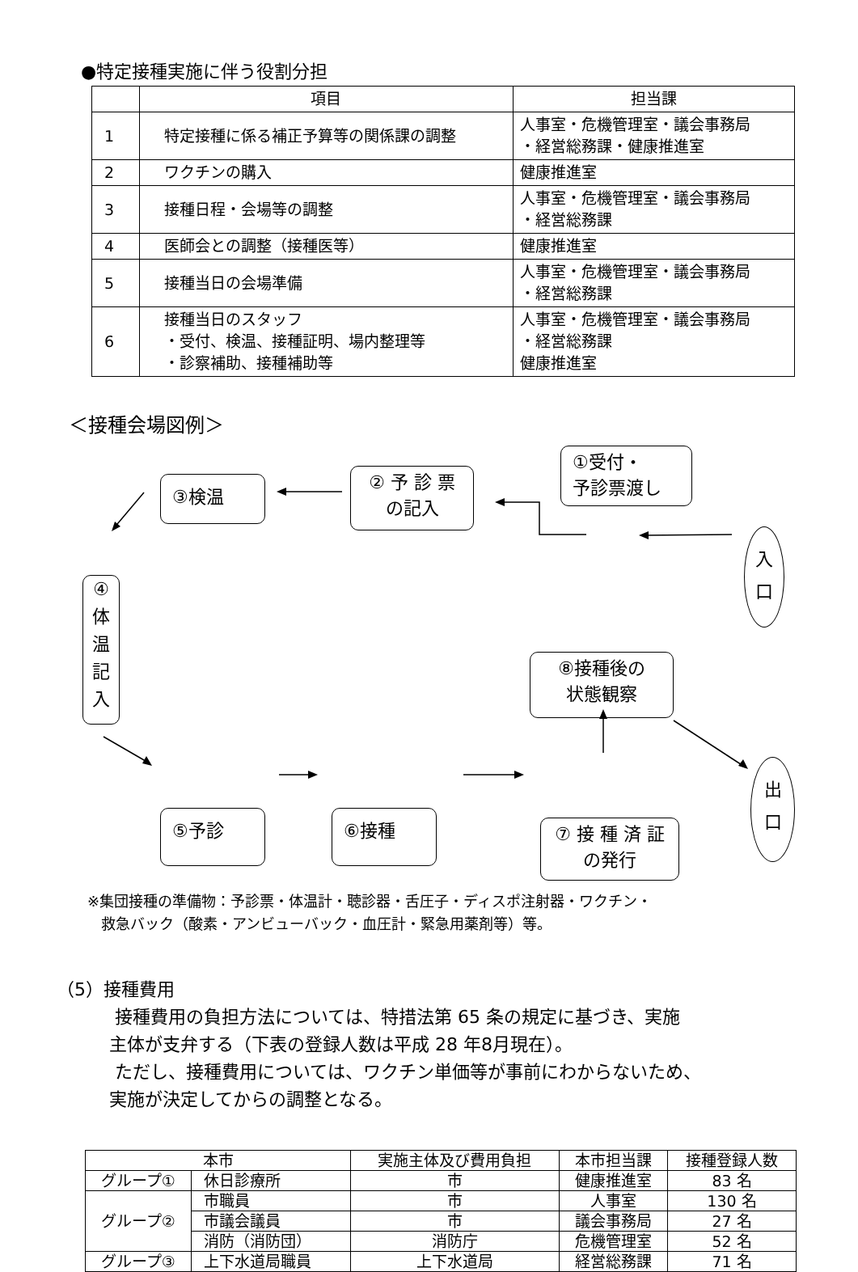●特定接種実施に伴う役割分担
| | 項目 | 担当課 |
| 1 | 特定接種に係る補正予算等の関係課の調整 | 人事室・危機管理室・議会事務局 ・経営総務課・健康推進室 |
| 2 | ワクチンの購入 | 健康推進室 |
| 3 | 接種日程・会場等の調整 | 人事室・危機管理室・議会事務局 ・経営総務課 |
| 4 | 医師会との調整（接種医等） | 健康推進室 |
| 5 | 接種当日の会場準備 | 人事室・危機管理室・議会事務局 ・経営総務課 |
| 6 | 接種当日のスタッフ ・受付、検温、接種証明、場内整理等 ・診察補助、接種補助等 | 人事室・危機管理室・議会事務局 ・経営総務課 健康推進室 |
＜接種会場図例＞
①受付・
予診票渡し
② 予 診 票
の記入
③検温
④
体
温
記
入
入
口
⑧接種後の
状態観察
出
口
⑤予診 ⑥接種
⑦ 接 種 済 証
の発行
※集団接種の準備物：予診票・体温計・聴診器・舌圧子・ディスポ注射器・ワクチン・
救急バック（酸素・アンビューバック・血圧計・緊急用薬剤等）等。
（5）接種費用
接種費用の負担方法については、特措法第 65 条の規定に基づき、実施
主体が支弁する（下表の登録人数は平成 28 年8月現在）。
ただし、接種費用については、ワクチン単価等が事前にわからないため、
実施が決定してからの調整となる。
| 本市 | | 実施主体及び費用負担 | 本市担当課 | 接種登録人数 |
| --- | --- | --- | --- | --- |
| グループ① | 休日診療所 | 市 | 健康推進室 | 83 名 |
| グループ② | 市職員 | 市 | 人事室 | 130 名 |
| | 市議会議員 | 市 | 議会事務局 | 27 名 |
| | 消防（消防団） | 消防庁 | 危機管理室 | 52 名 |
| グループ③ | 上下水道局職員 | 上下水道局 | 経営総務課 | 71 名 |